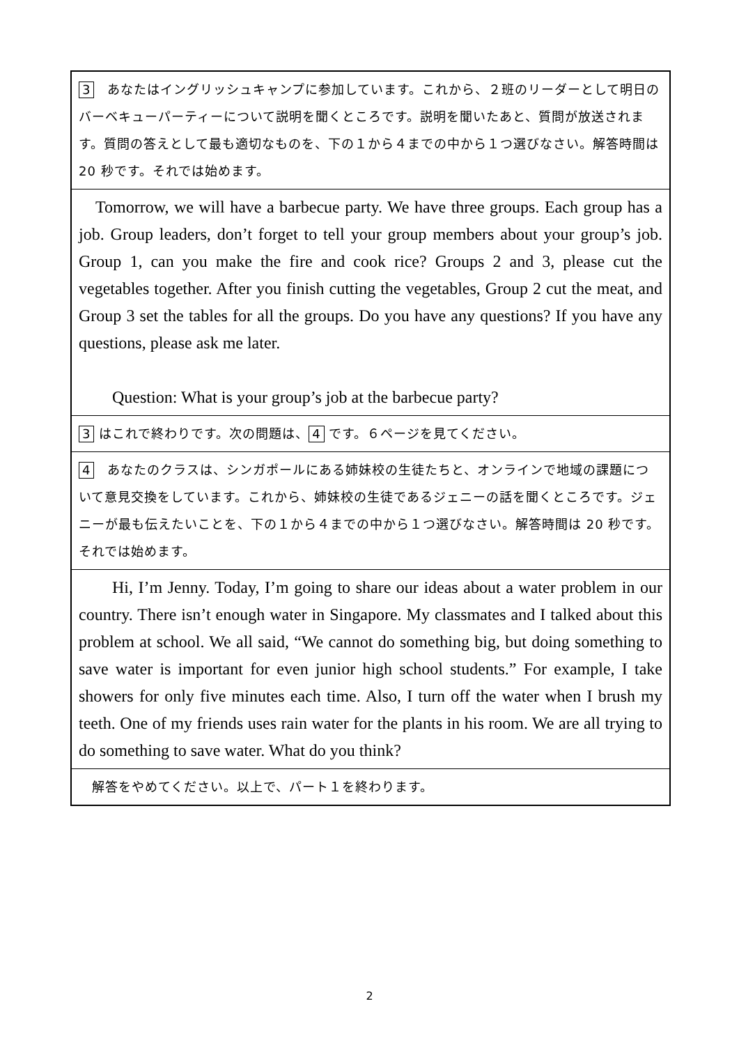3　あなたはイングリッシュキャンプに参加しています。これから、２班のリーダーとして明日のバーベキューパーティーについて説明を聞くところです。説明を聞いたあと、質問が放送されます。質問の答えとして最も適切なものを、下の１から４までの中から１つ選びなさい。解答時間は 20 秒です。それでは始めます。
 Tomorrow, we will have a barbecue party. We have three groups. Each group has a job. Group leaders, don’t forget to tell your group members about your group’s job. Group 1, can you make the fire and cook rice? Groups 2 and 3, please cut the vegetables together. After you finish cutting the vegetables, Group 2 cut the meat, and Group 3 set the tables for all the groups. Do you have any questions? If you have any questions, please ask me later.
  Question: What is your group’s job at the barbecue party?
3 はこれで終わりです。次の問題は、 4 です。６ページを見てください。
4　あなたのクラスは、シンガポールにある姉妹校の生徒たちと、オンラインで地域の課題について意見交換をしています。これから、姉妹校の生徒であるジェニーの話を聞くところです。ジェニーが最も伝えたいことを、下の１から４までの中から１つ選びなさい。解答時間は 20 秒です。それでは始めます。
  Hi, I’m Jenny. Today, I’m going to share our ideas about a water problem in our country. There isn’t enough water in Singapore. My classmates and I talked about this problem at school. We all said, “We cannot do something big, but doing something to save water is important for even junior high school students.” For example, I take showers for only five minutes each time. Also, I turn off the water when I brush my teeth. One of my friends uses rain water for the plants in his room. We are all trying to do something to save water. What do you think?
　解答をやめてください。以上で、パート１を終わります。
2